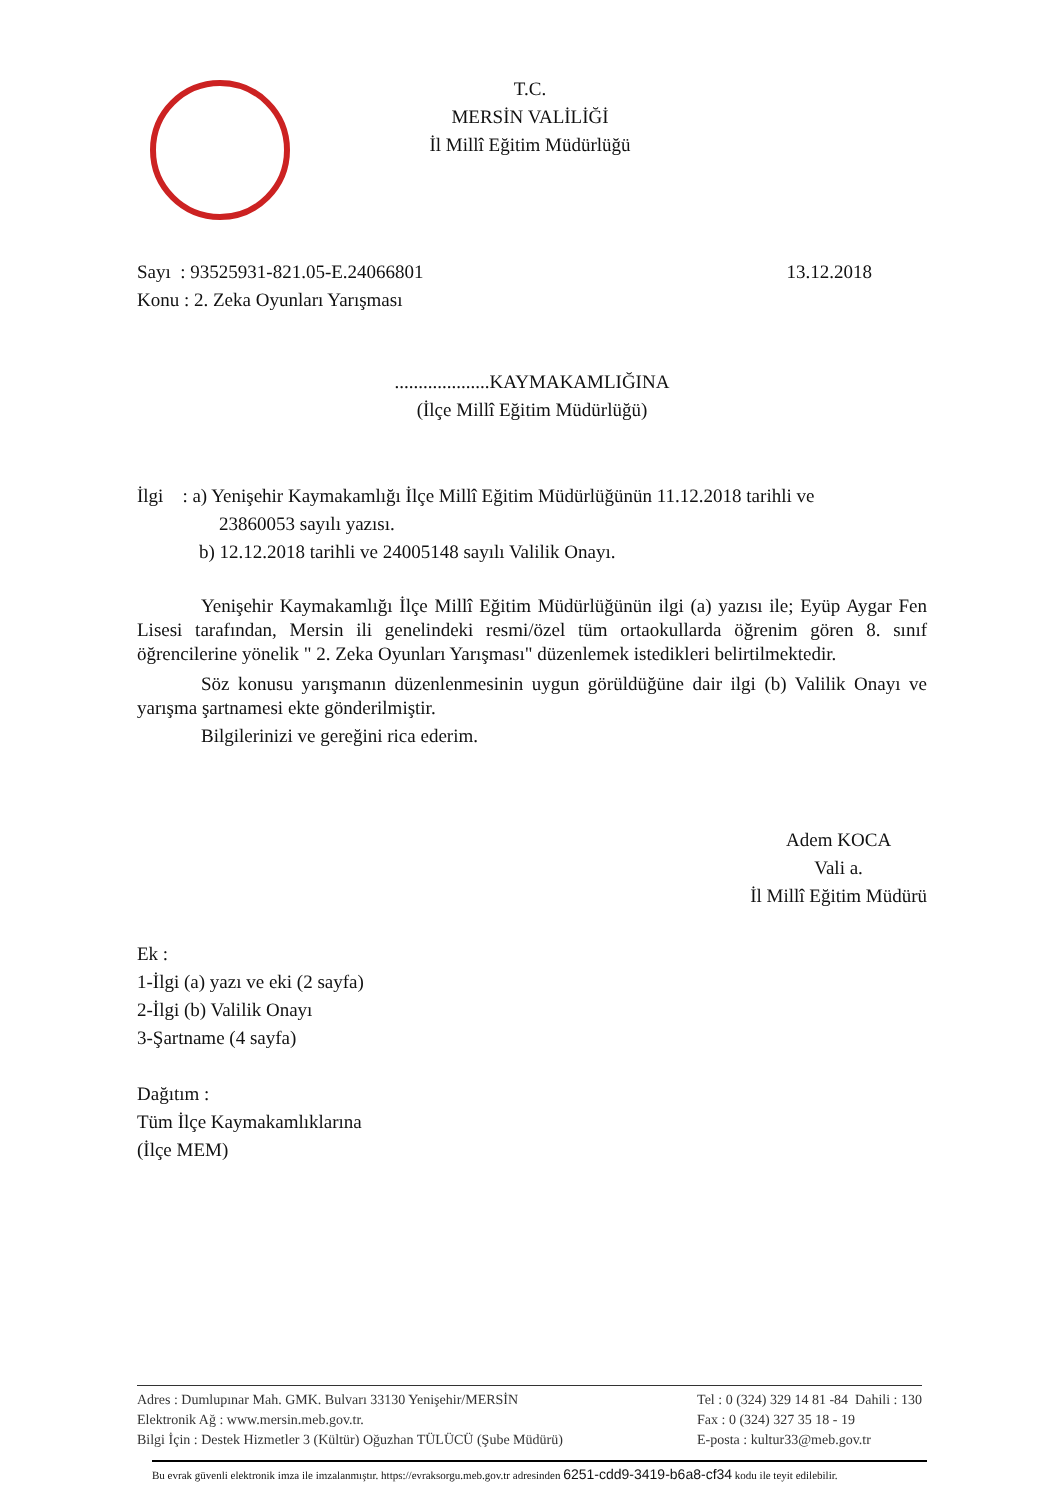T.C.
MERSİN VALİLİĞİ
İl Millî Eğitim Müdürlüğü
Sayı : 93525931-821.05-E.24066801 13.12.2018
Konu : 2. Zeka Oyunları Yarışması
....................KAYMAKAMLIĞINA
(İlçe Millî Eğitim Müdürlüğü)
İlgi : a) Yenişehir Kaymakamlığı İlçe Millî Eğitim Müdürlüğünün 11.12.2018 tarihli ve
23860053 sayılı yazısı.
b) 12.12.2018 tarihli ve 24005148 sayılı Valilik Onayı.
Yenişehir Kaymakamlığı İlçe Millî Eğitim Müdürlüğünün ilgi (a) yazısı ile; Eyüp Aygar Fen Lisesi tarafından, Mersin ili genelindeki resmi/özel tüm ortaokullarda öğrenim gören 8. sınıf öğrencilerine yönelik " 2. Zeka Oyunları Yarışması" düzenlemek istedikleri belirtilmektedir.
Söz konusu yarışmanın düzenlenmesinin uygun görüldüğüne dair ilgi (b) Valilik Onayı ve yarışma şartnamesi ekte gönderilmiştir.
Bilgilerinizi ve gereğini rica ederim.
Adem KOCA
Vali a.
İl Millî Eğitim Müdürü
Ek :
1-İlgi (a) yazı ve eki (2 sayfa)
2-İlgi (b) Valilik Onayı
3-Şartname (4 sayfa)
Dağıtım :
Tüm İlçe Kaymakamlıklarına
(İlçe MEM)
Adres : Dumlupınar Mah. GMK. Bulvarı 33130 Yenişehir/MERSİN
Elektronik Ağ : www.mersin.meb.gov.tr.
Bilgi İçin : Destek Hizmetler 3 (Kültür) Oğuzhan TÜLÜCÜ (Şube Müdürü)
Tel : 0 (324) 329 14 81 -84 Dahili : 130
Fax : 0 (324) 327 35 18 - 19
E-posta : kultur33@meb.gov.tr
Bu evrak güvenli elektronik imza ile imzalanmıştır. https://evraksorgu.meb.gov.tr adresinden 6251-cdd9-3419-b6a8-cf34 kodu ile teyit edilebilir.